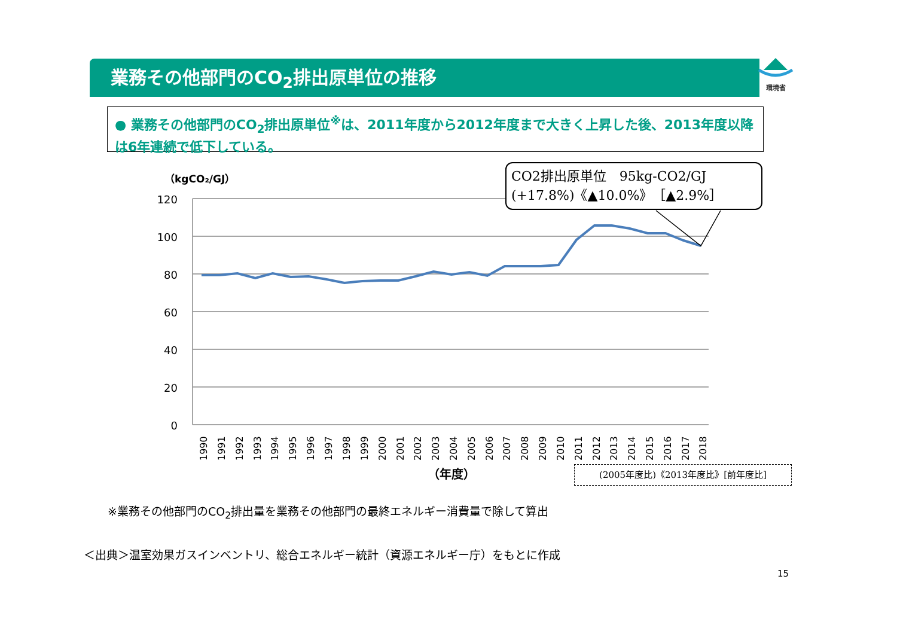業務その他部門のCO<sub>2</sub>排出原単位の推移
環境省
● 業務その他部門のCO<sub>2</sub>排出原単位<sup>※</sup>は、2011年度から2012年度まで大きく上昇した後、2013年度以降は6年連続で低下している。
（kgCO₂/GJ）
120
100
80
60
40
20
0
1990
1991
1992
1993
1994
1995
1996
1997
1998
1999
2000
2001
2002
2003
2004
2005
2006
2007
2008
2009
2010
2011
2012
2013
2014
2015
2016
2017
2018
（年度）
CO2排出原単位　95kg-CO2/GJ
(+17.8%)《▲10.0%》［▲2.9%］
(2005年度比)《2013年度比》[前年度比]
※業務その他部門のCO<sub>2</sub>排出量を業務その他部門の最終エネルギー消費量で除して算出
＜出典＞温室効果ガスインベントリ、総合エネルギー統計（資源エネルギー庁）をもとに作成
15